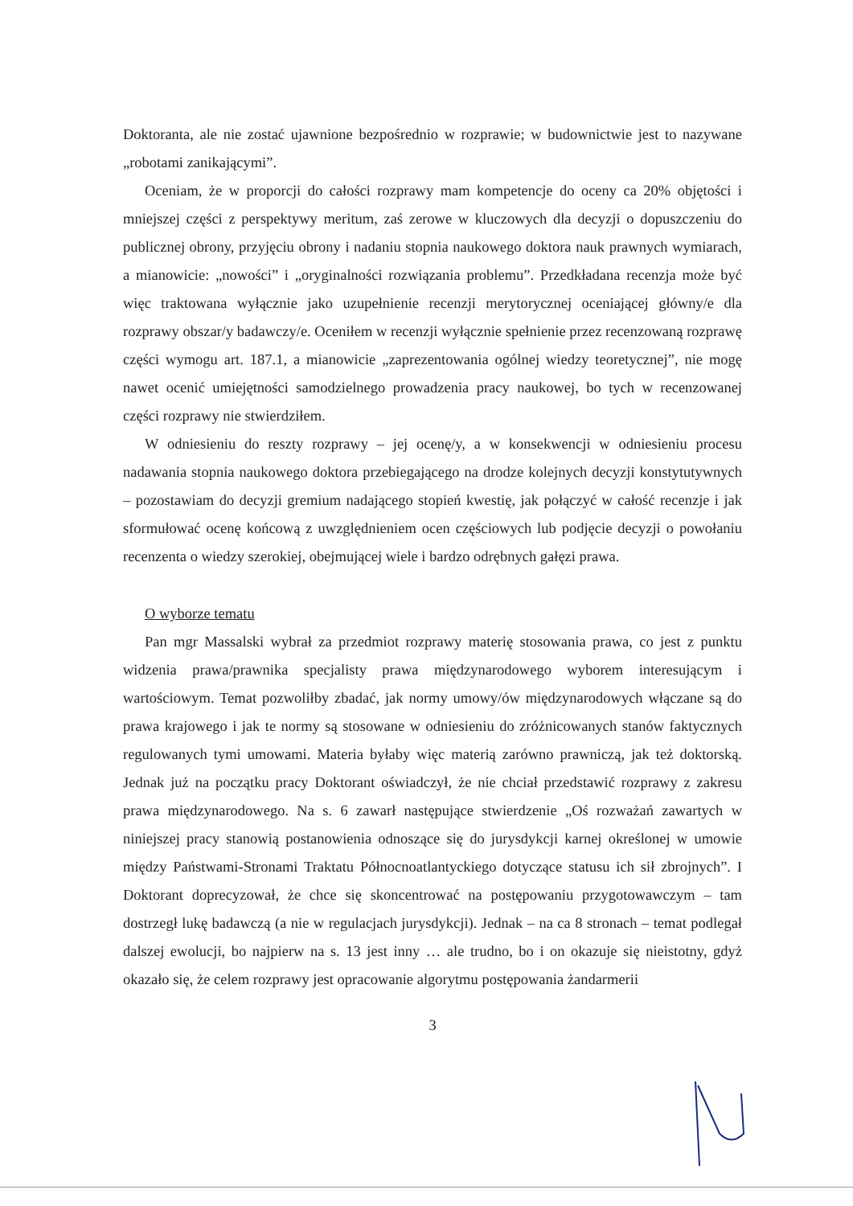Doktoranta, ale nie zostać ujawnione bezpośrednio w rozprawie; w budownictwie jest to nazywane „robotami zanikającymi”.
Oceniam, że w proporcji do całości rozprawy mam kompetencje do oceny ca 20% objętości i mniejszej części z perspektywy meritum, zaś zerowe w kluczowych dla decyzji o dopuszczeniu do publicznej obrony, przyjęciu obrony i nadaniu stopnia naukowego doktora nauk prawnych wymiarach, a mianowicie: „nowości” i „oryginalności rozwiązania problemu”. Przedkładana recenzja może być więc traktowana wyłącznie jako uzupełnienie recenzji merytorycznej oceniającej główny/e dla rozprawy obszar/y badawczy/e. Oceniłem w recenzji wyłącznie spełnienie przez recenzowaną rozprawę części wymogu art. 187.1, a mianowicie „zaprezentowania ogólnej wiedzy teoretycznej”, nie mogę nawet ocenić umiejętności samodzielnego prowadzenia pracy naukowej, bo tych w recenzowanej części rozprawy nie stwierdziłem.
W odniesieniu do reszty rozprawy – jej ocenę/y, a w konsekwencji w odniesieniu procesu nadawania stopnia naukowego doktora przebiegającego na drodze kolejnych decyzji konstytutywnych – pozostawiam do decyzji gremium nadającego stopień kwestię, jak połączyć w całość recenzje i jak sformułować ocenę końcową z uwzględnieniem ocen częściowych lub podjęcie decyzji o powołaniu recenzenta o wiedzy szerokiej, obejmującej wiele i bardzo odrębnych gałęzi prawa.
O wyborze tematu
Pan mgr Massalski wybrał za przedmiot rozprawy materię stosowania prawa, co jest z punktu widzenia prawa/prawnika specjalisty prawa międzynarodowego wyborem interesującym i wartościowym. Temat pozwoliłby zbadać, jak normy umowy/ów międzynarodowych włączane są do prawa krajowego i jak te normy są stosowane w odniesieniu do zróżnicowanych stanów faktycznych regulowanych tymi umowami. Materia byłaby więc materią zarówno prawniczą, jak też doktorską. Jednak już na początku pracy Doktorant oświadczył, że nie chciał przedstawić rozprawy z zakresu prawa międzynarodowego. Na s. 6 zawarł następujące stwierdzenie „Oś rozważań zawartych w niniejszej pracy stanowią postanowienia odnoszące się do jurysdykcji karnej określonej w umowie między Państwami-Stronami Traktatu Północnoatlantyckiego dotyczące statusu ich sił zbrojnych”. I Doktorant doprecyzował, że chce się skoncentrować na postępowaniu przygotowawczym – tam dostrzegł lukę badawczą (a nie w regulacjach jurysdykcji). Jednak – na ca 8 stronach – temat podlegał dalszej ewolucji, bo najpierw na s. 13 jest inny … ale trudno, bo i on okazuje się nieistotny, gdyż okazało się, że celem rozprawy jest opracowanie algorytmu postępowania żandarmerii
3